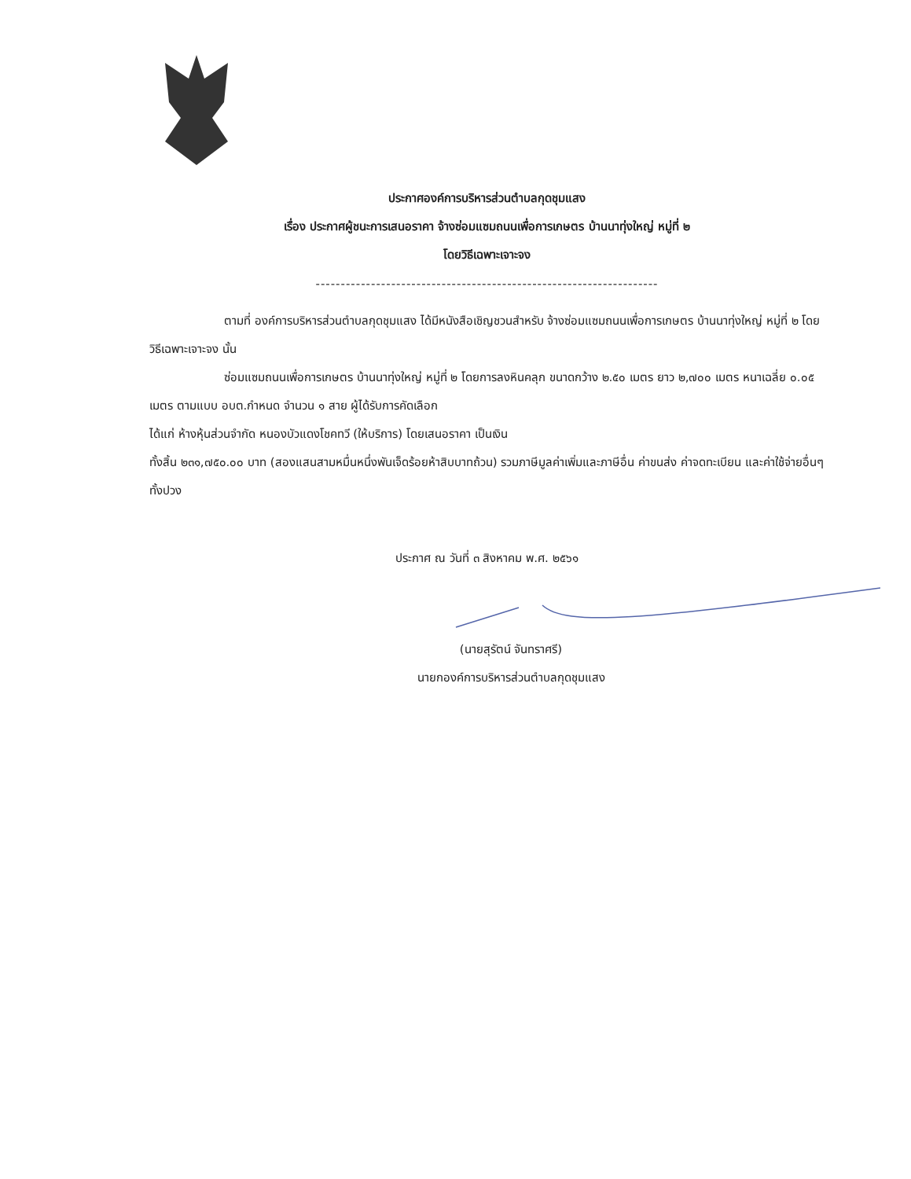ประกาศองค์การบริหารส่วนตำบลกุดชุมแสง
เรื่อง ประกาศผู้ชนะการเสนอราคา จ้างซ่อมแซมถนนเพื่อการเกษตร บ้านนาทุ่งใหญ่ หมู่ที่ ๒
โดยวิธีเฉพาะเจาะจง
--------------------------------------------------------------------
ตามที่ องค์การบริหารส่วนตำบลกุดชุมแสง ได้มีหนังสือเชิญชวนสำหรับ จ้างซ่อมแซมถนนเพื่อการเกษตร บ้านนาทุ่งใหญ่ หมู่ที่ ๒ โดยวิธีเฉพาะเจาะจง นั้น
ซ่อมแซมถนนเพื่อการเกษตร บ้านนาทุ่งใหญ่ หมู่ที่ ๒ โดยการลงหินคลุก ขนาดกว้าง ๒.๕๐ เมตร ยาว ๒,๗๐๐ เมตร หนาเฉลี่ย ๐.๐๕ เมตร ตามแบบ อบต.กำหนด จำนวน ๑ สาย ผู้ได้รับการคัดเลือก
ได้แก่ ห้างหุ้นส่วนจำกัด หนองบัวแดงโชคทวี (ให้บริการ) โดยเสนอราคา เป็นเงิน
ทั้งสิ้น ๒๓๑,๗๕๐.๐๐ บาท (สองแสนสามหมื่นหนึ่งพันเจ็ดร้อยห้าสิบบาทถ้วน) รวมภาษีมูลค่าเพิ่มและภาษีอื่น ค่าขนส่ง ค่าจดทะเบียน และค่าใช้จ่ายอื่นๆ ทั้งปวง
ประกาศ ณ วันที่ ๓ สิงหาคม พ.ศ. ๒๕๖๑
(นายสุรัตน์ จันทราศรี)
นายกองค์การบริหารส่วนตำบลกุดชุมแสง